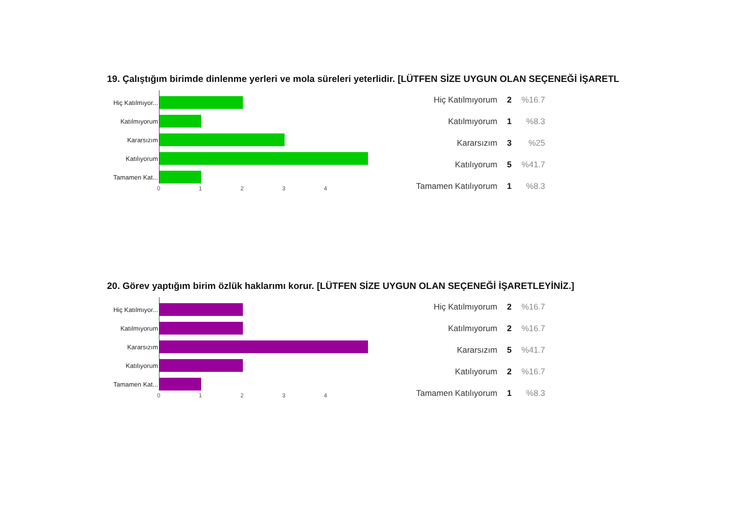19. Çalıştığım birimde dinlenme yerleri ve mola süreleri yeterlidir. [LÜTFEN SİZE UYGUN OLAN SEÇENEĞİ İŞARETL
Hiç Katılmıyor...
Katılmıyorum
Kararsızım
Katılıyorum
Tamamen Kat...
01234
| Hiç Katılmıyorum | 2 | %16.7 |
| Katılmıyorum | 1 | %8.3 |
| Kararsızım | 3 | %25 |
| Katılıyorum | 5 | %41.7 |
| Tamamen Katılıyorum | 1 | %8.3 |
20. Görev yaptığım birim özlük haklarımı korur. [LÜTFEN SİZE UYGUN OLAN SEÇENEĞİ İŞARETLEYİNİZ.]
Hiç Katılmıyor...
Katılmıyorum
Kararsızım
Katılıyorum
Tamamen Kat...
01234
| Hiç Katılmıyorum | 2 | %16.7 |
| Katılmıyorum | 2 | %16.7 |
| Kararsızım | 5 | %41.7 |
| Katılıyorum | 2 | %16.7 |
| Tamamen Katılıyorum | 1 | %8.3 |